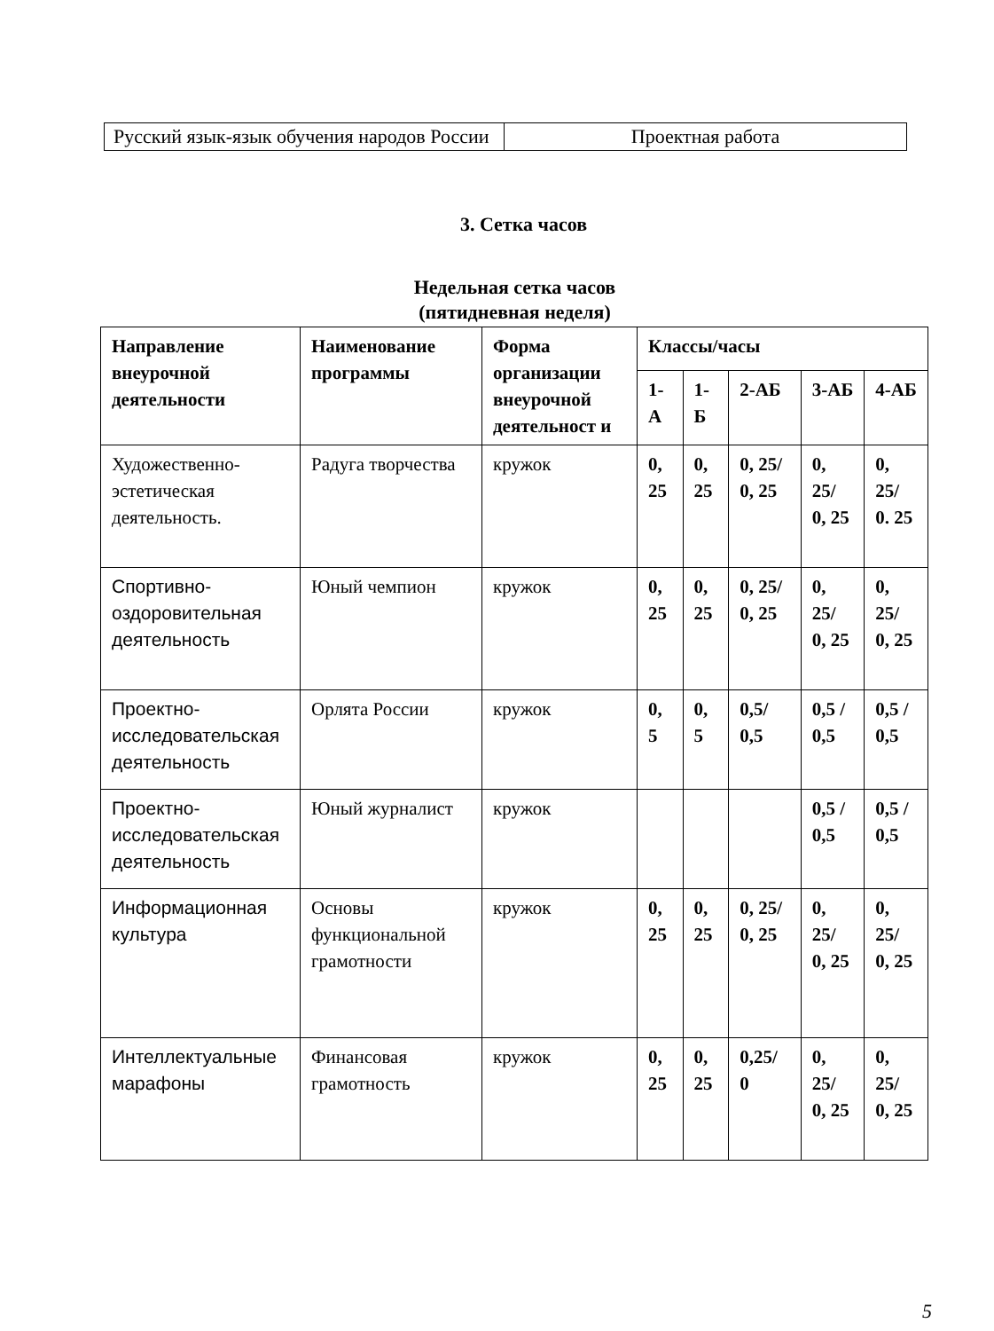| Русский язык-язык обучения народов России | Проектная работа |
3. Сетка часов
Недельная сетка часов
(пятидневная неделя)
| Направление внеурочной деятельности | Наименование программы | Форма организации внеурочной деятельност и | Классы/часы | | | | |
| --- | --- | --- | --- | --- | --- | --- | --- |
| | | | 1-А | 1-Б | 2-АБ | 3-АБ | 4-АБ |
| Художественно-эстетическая деятельность. | Радуга творчества | кружок | 0, 25 | 0, 25 | 0, 25/ 0, 25 | 0, 25/ 0, 25 | 0, 25/ 0. 25 |
| Спортивно-оздоровительная деятельность | Юный чемпион | кружок | 0, 25 | 0, 25 | 0, 25/ 0, 25 | 0, 25/ 0, 25 | 0, 25/ 0, 25 |
| Проектно-исследовательская деятельность | Орлята России | кружок | 0, 5 | 0, 5 | 0,5/ 0,5 | 0,5 / 0,5 | 0,5 / 0,5 |
| Проектно-исследовательская деятельность | Юный журналист | кружок | | | | 0,5 / 0,5 | 0,5 / 0,5 |
| Информационная культура | Основы функциональной грамотности | кружок | 0, 25 | 0, 25 | 0, 25/ 0, 25 | 0, 25/ 0, 25 | 0, 25/ 0, 25 |
| Интеллектуальные марафоны | Финансовая грамотность | кружок | 0, 25 | 0, 25 | 0,25/ 0 | 0, 25/ 0, 25 | 0, 25/ 0, 25 |
5